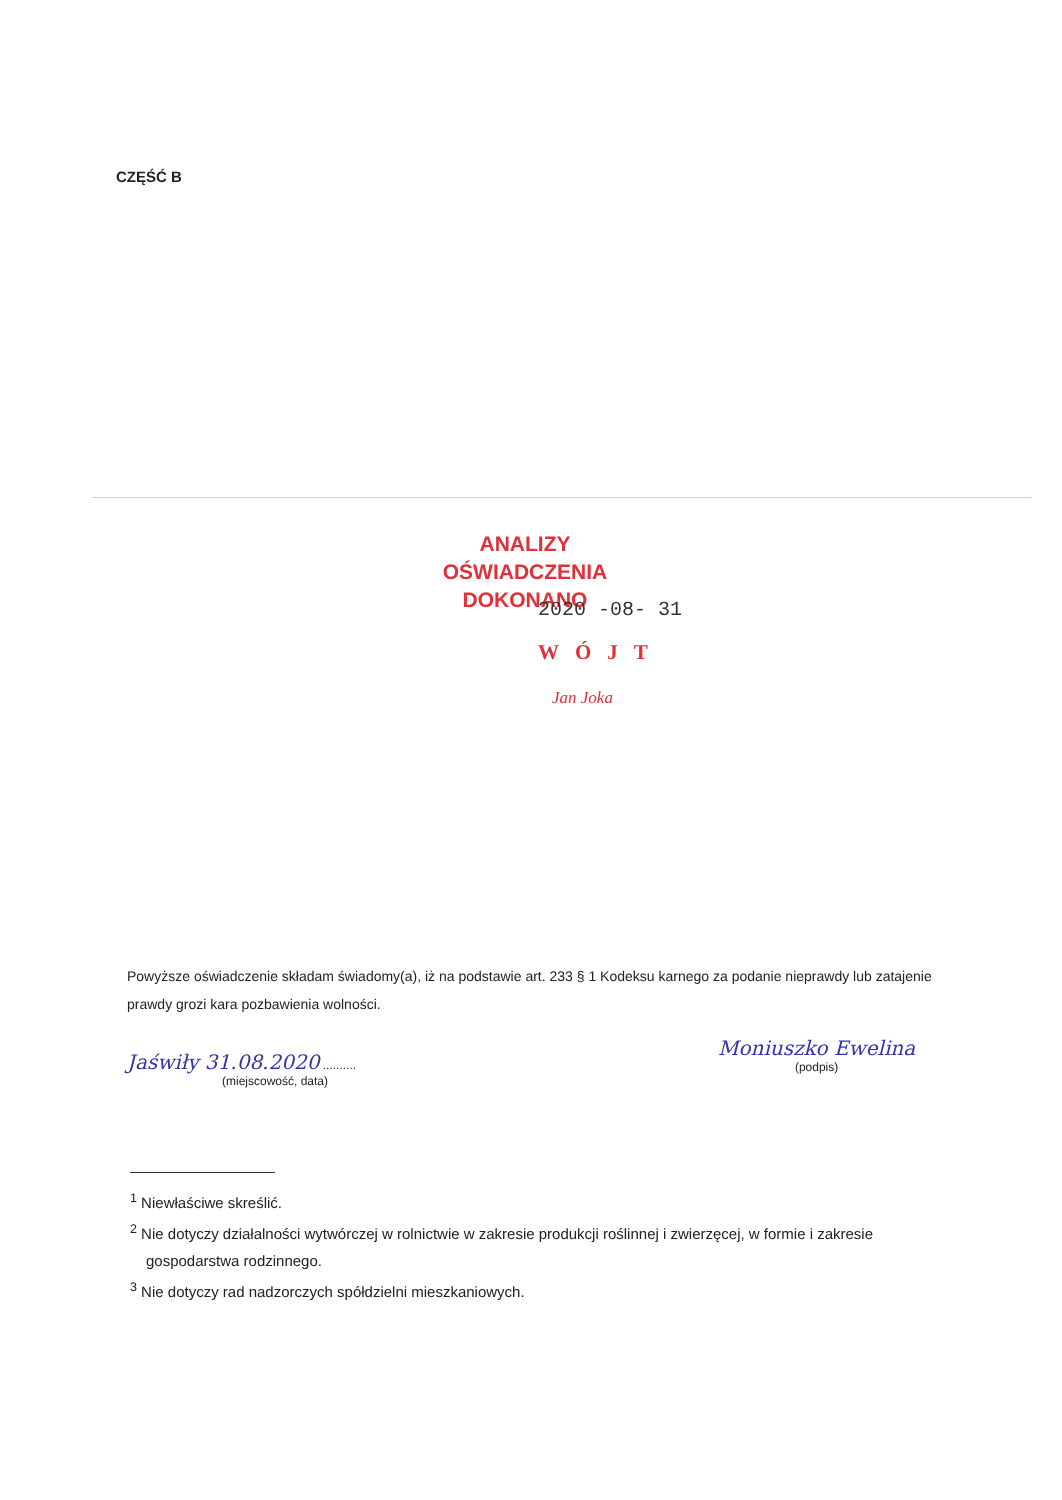CZĘŚĆ B
ANALIZY OŚWIADCZENIA
DOKONANO
2020 -08- 31
WÓJT
Jan Joka
Powyższe oświadczenie składam świadomy(a), iż na podstawie art. 233 § 1 Kodeksu karnego za podanie nieprawdy lub zatajenie prawdy grozi kara pozbawienia wolności.
Jaświły 31.08.2020 ..........
(miejscowość, data)
Moniuszko Ewelina
(podpis)
<sup>1</sup> Niewłaściwe skreślić.
<sup>2</sup> Nie dotyczy działalności wytwórczej w rolnictwie w zakresie produkcji roślinnej i zwierzęcej, w formie i zakresie gospodarstwa rodzinnego.
<sup>3</sup> Nie dotyczy rad nadzorczych spółdzielni mieszkaniowych.